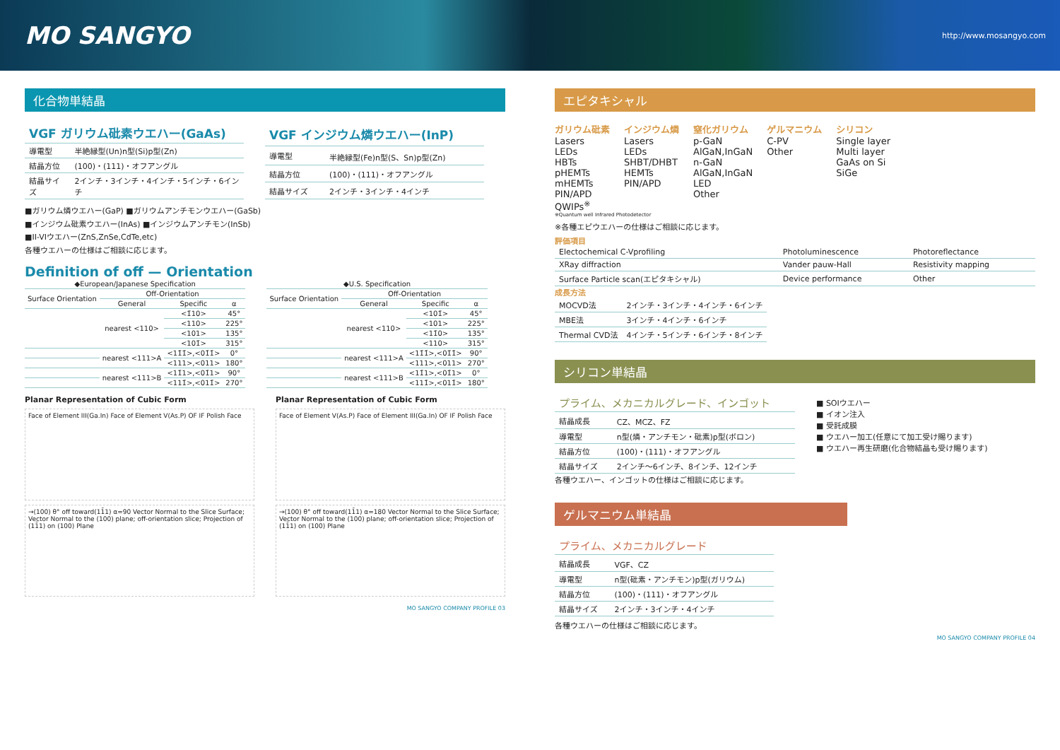MO SANGYO
http://www.mosangyo.com
化合物単結晶
| VGF ガリウム砒素ウエハー(GaAs) | |
| --- | --- |
| 導電型 | 半絶縁型(Un)n型(Si)p型(Zn) |
| 結晶方位 | (100)・(111)・オフアングル |
| 結晶サイズ | 2インチ・3インチ・4インチ・5インチ・6インチ |
| VGF インジウム燐ウエハー(InP) | |
| --- | --- |
| 導電型 | 半絶縁型(Fe)n型(S、Sn)p型(Zn) |
| 結晶方位 | (100)・(111)・オフアングル |
| 結晶サイズ | 2インチ・3インチ・4インチ |
■ガリウム燐ウエハー(GaP) ■ガリウムアンチモンウエハー(GaSb)
■インジウム砒素ウエハー(InAs) ■インジウムアンチモン(InSb)
■II-VIウエハー(ZnS,ZnSe,CdTe,etc)
各種ウエハーの仕様はご相談に応じます。
Definition of off — Orientation
| ◆European/Japanese Specification | | | |
| --- | --- | --- | --- |
| Surface Orientation | Off-Orientation | | |
| | General | Specific | α |
| | nearest <110> | <1̄10> | 45° |
| | | <110> | 225° |
| | | <101> | 135° |
| | | <101̄> | 315° |
| | nearest <111>A | <11̄1̄>,<01̄1̄> | 0° |
| | | <111>,<011> | 180° |
| | nearest <111>B | <11̄1>,<01̄1> | 90° |
| | | <111̄>,<011̄> | 270° |
| ◆U.S. Specification | | | |
| --- | --- | --- | --- |
| Surface Orientation | Off-Orientation | | |
| | General | Specific | α |
| | nearest <110> | <101̄> | 45° |
| | | <101> | 225° |
| | | <11̄0> | 135° |
| | | <110> | 315° |
| | nearest <111>A | <11̄1̄>,<01̄1̄> | 90° |
| | | <111>,<011> | 270° |
| | nearest <111>B | <11̄1>,<01̄1> | 0° |
| | | <111̄>,<011̄> | 180° |
Planar Representation of Cubic Form
Face of Element III(Ga.In) Face of Element V(As.P) OF IF Polish Face
→(100) θ° off toward(11̄1) α=90 Vector Normal to the Slice Surface; Vector Normal to the (100) plane; off-orientation slice; Projection of (11̄1) on (100) Plane
Planar Representation of Cubic Form
Face of Element V(As.P) Face of Element III(Ga.In) OF IF Polish Face
→(100) θ° off toward(11̄1) α=180 Vector Normal to the Slice Surface; Vector Normal to the (100) plane; off-orientation slice; Projection of (11̄1) on (100) Plane
MO SANGYO COMPANY PROFILE 03
エピタキシャル
ガリウム砒素
Lasers
LEDs
HBTs
pHEMTs
mHEMTs
PIN/APD
QWIPs<sup>※</sup>
インジウム燐
Lasers
LEDs
SHBT/DHBT
HEMTs
PIN/APD
窒化ガリウム
p-GaN
AlGaN,InGaN
n-GaN
AlGaN,InGaN
LED
Other
ゲルマニウム
C-PV
Other
シリコン
Single layer
Multi layer
GaAs on Si
SiGe
※Quantum well Infrared Photodetector
※各種エピウエハーの仕様はご相談に応じます。
評価項目
| Electochemical C-Vprofiling | Photoluminescence | Photoreflectance |
| XRay diffraction | Vander pauw-Hall | Resistivity mapping |
| Surface Particle scan(エピタキシャル) | Device performance | Other |
成長方法
| MOCVD法 | 2インチ・3インチ・4インチ・6インチ |
| MBE法 | 3インチ・4インチ・6インチ |
| Thermal CVD法 | 4インチ・5インチ・6インチ・8インチ |
シリコン単結晶
| プライム、メカニカルグレード、インゴット | |
| --- | --- |
| 結晶成長 | CZ、MCZ、FZ |
| 導電型 | n型(燐・アンチモン・砒素)p型(ボロン) |
| 結晶方位 | (100)・(111)・オフアングル |
| 結晶サイズ | 2インチ〜6インチ、8インチ、12インチ |
各種ウエハー、インゴットの仕様はご相談に応じます。
■ SOIウエハー
■ イオン注入
■ 受託成膜
■ ウエハー加工(任意にて加工受け賜ります)
■ ウエハー再生研磨(化合物結晶も受け賜ります)
ゲルマニウム単結晶
| プライム、メカニカルグレード | |
| --- | --- |
| 結晶成長 | VGF、CZ |
| 導電型 | n型(砒素・アンチモン)p型(ガリウム) |
| 結晶方位 | (100)・(111)・オフアングル |
| 結晶サイズ | 2インチ・3インチ・4インチ |
各種ウエハーの仕様はご相談に応じます。
MO SANGYO COMPANY PROFILE 04